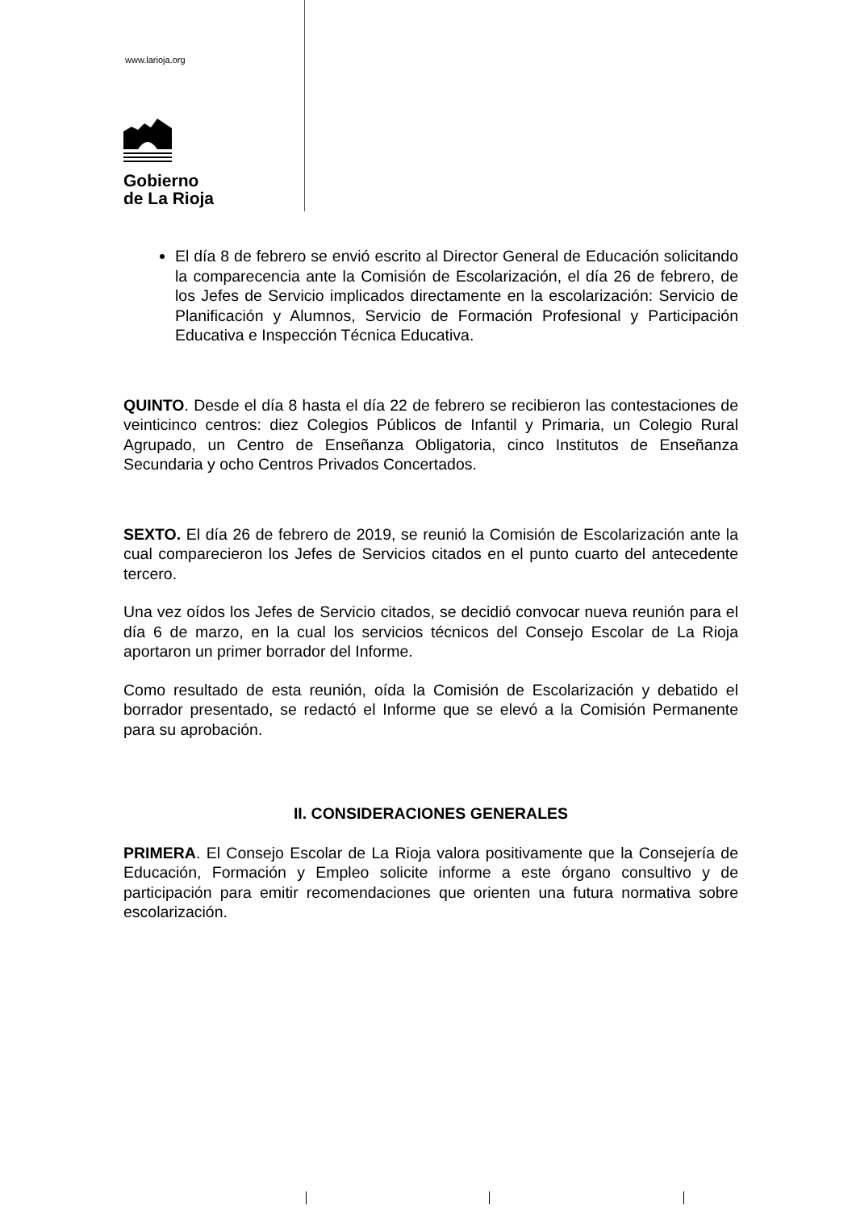www.larioja.org
Gobierno
de La Rioja
El día 8 de febrero se envió escrito al Director General de Educación solicitando la comparecencia ante la Comisión de Escolarización, el día 26 de febrero, de los Jefes de Servicio implicados directamente en la escolarización: Servicio de Planificación y Alumnos, Servicio de Formación Profesional y Participación Educativa e Inspección Técnica Educativa.
QUINTO. Desde el día 8 hasta el día 22 de febrero se recibieron las contestaciones de veinticinco centros: diez Colegios Públicos de Infantil y Primaria, un Colegio Rural Agrupado, un Centro de Enseñanza Obligatoria, cinco Institutos de Enseñanza Secundaria y ocho Centros Privados Concertados.
SEXTO. El día 26 de febrero de 2019, se reunió la Comisión de Escolarización ante la cual comparecieron los Jefes de Servicios citados en el punto cuarto del antecedente tercero.
Una vez oídos los Jefes de Servicio citados, se decidió convocar nueva reunión para el día 6 de marzo, en la cual los servicios técnicos del Consejo Escolar de La Rioja aportaron un primer borrador del Informe.
Como resultado de esta reunión, oída la Comisión de Escolarización y debatido el borrador presentado, se redactó el Informe que se elevó a la Comisión Permanente para su aprobación.
II. CONSIDERACIONES GENERALES
PRIMERA. El Consejo Escolar de La Rioja valora positivamente que la Consejería de Educación, Formación y Empleo solicite informe a este órgano consultivo y de participación para emitir recomendaciones que orienten una futura normativa sobre escolarización.